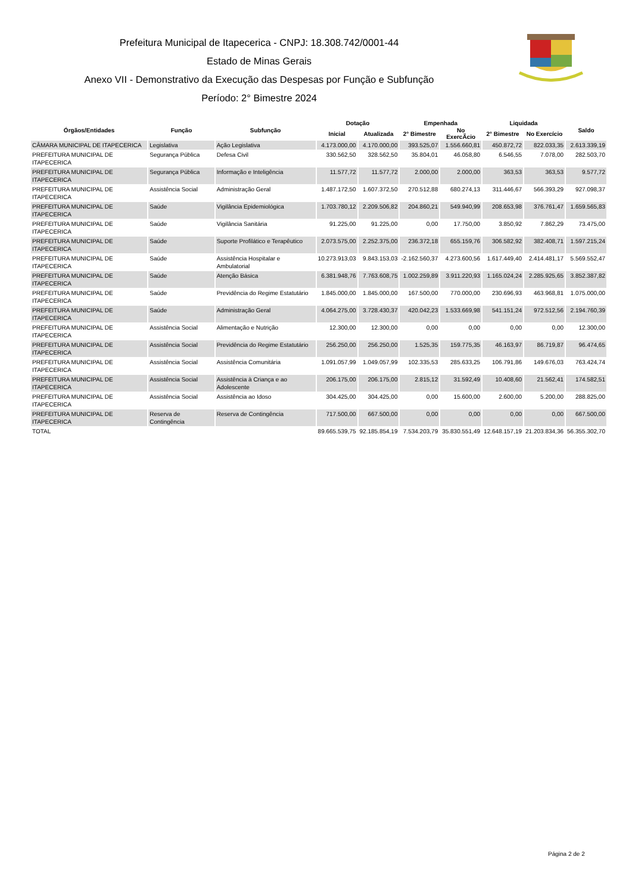Prefeitura Municipal de Itapecerica - CNPJ: 18.308.742/0001-44
Estado de Minas Gerais
Anexo VII - Demonstrativo da Execução das Despesas por Função e Subfunção
Período: 2° Bimestre 2024
| Órgãos/Entidades | Função | Subfunção | Dotação | | Empenhada | | Liquidada | | Saldo |
| --- | --- | --- | --- | --- | --- | --- | --- | --- | --- |
| | | | Inicial | Atualizada | 2° Bimestre | No ExercÃcio | 2° Bimestre | No Exercício | |
| CÂMARA MUNICIPAL DE ITAPECERICA | Legislativa | Ação Legislativa | 4.173.000,00 | 4.170.000,00 | 393.525,07 | 1.556.660,81 | 450.872,72 | 822.033,35 | 2.613.339,19 |
| PREFEITURA MUNICIPAL DE ITAPECERICA | Segurança Pública | Defesa Civil | 330.562,50 | 328.562,50 | 35.804,01 | 46.058,80 | 6.546,55 | 7.078,00 | 282.503,70 |
| PREFEITURA MUNICIPAL DE ITAPECERICA | Segurança Pública | Informação e Inteligência | 11.577,72 | 11.577,72 | 2.000,00 | 2.000,00 | 363,53 | 363,53 | 9.577,72 |
| PREFEITURA MUNICIPAL DE ITAPECERICA | Assistência Social | Administração Geral | 1.487.172,50 | 1.607.372,50 | 270.512,88 | 680.274,13 | 311.446,67 | 566.393,29 | 927.098,37 |
| PREFEITURA MUNICIPAL DE ITAPECERICA | Saúde | Vigilância Epidemiológica | 1.703.780,12 | 2.209.506,82 | 204.860,21 | 549.940,99 | 208.653,98 | 376.761,47 | 1.659.565,83 |
| PREFEITURA MUNICIPAL DE ITAPECERICA | Saúde | Vigilância Sanitária | 91.225,00 | 91.225,00 | 0,00 | 17.750,00 | 3.850,92 | 7.862,29 | 73.475,00 |
| PREFEITURA MUNICIPAL DE ITAPECERICA | Saúde | Suporte Profilático e Terapêutico | 2.073.575,00 | 2.252.375,00 | 236.372,18 | 655.159,76 | 306.582,92 | 382.408,71 | 1.597.215,24 |
| PREFEITURA MUNICIPAL DE ITAPECERICA | Saúde | Assistência Hospitalar e Ambulatorial | 10.273.913,03 | 9.843.153,03 | -2.162.560,37 | 4.273.600,56 | 1.617.449,40 | 2.414.481,17 | 5.569.552,47 |
| PREFEITURA MUNICIPAL DE ITAPECERICA | Saúde | Atenção Básica | 6.381.948,76 | 7.763.608,75 | 1.002.259,89 | 3.911.220,93 | 1.165.024,24 | 2.285.925,65 | 3.852.387,82 |
| PREFEITURA MUNICIPAL DE ITAPECERICA | Saúde | Previdência do Regime Estatutário | 1.845.000,00 | 1.845.000,00 | 167.500,00 | 770.000,00 | 230.696,93 | 463.968,81 | 1.075.000,00 |
| PREFEITURA MUNICIPAL DE ITAPECERICA | Saúde | Administração Geral | 4.064.275,00 | 3.728.430,37 | 420.042,23 | 1.533.669,98 | 541.151,24 | 972.512,56 | 2.194.760,39 |
| PREFEITURA MUNICIPAL DE ITAPECERICA | Assistência Social | Alimentação e Nutrição | 12.300,00 | 12.300,00 | 0,00 | 0,00 | 0,00 | 0,00 | 12.300,00 |
| PREFEITURA MUNICIPAL DE ITAPECERICA | Assistência Social | Previdência do Regime Estatutário | 256.250,00 | 256.250,00 | 1.525,35 | 159.775,35 | 46.163,97 | 86.719,87 | 96.474,65 |
| PREFEITURA MUNICIPAL DE ITAPECERICA | Assistência Social | Assistência Comunitária | 1.091.057,99 | 1.049.057,99 | 102.335,53 | 285.633,25 | 106.791,86 | 149.676,03 | 763.424,74 |
| PREFEITURA MUNICIPAL DE ITAPECERICA | Assistência Social | Assistência à Criança e ao Adolescente | 206.175,00 | 206.175,00 | 2.815,12 | 31.592,49 | 10.408,60 | 21.562,41 | 174.582,51 |
| PREFEITURA MUNICIPAL DE ITAPECERICA | Assistência Social | Assistência ao Idoso | 304.425,00 | 304.425,00 | 0,00 | 15.600,00 | 2.600,00 | 5.200,00 | 288.825,00 |
| PREFEITURA MUNICIPAL DE ITAPECERICA | Reserva de Contingência | Reserva de Contingência | 717.500,00 | 667.500,00 | 0,00 | 0,00 | 0,00 | 0,00 | 667.500,00 |
| TOTAL | | | 89.665.539,75 | 92.185.854,19 | 7.534.203,79 | 35.830.551,49 | 12.648.157,19 | 21.203.834,36 | 56.355.302,70 |
Página 2 de 2